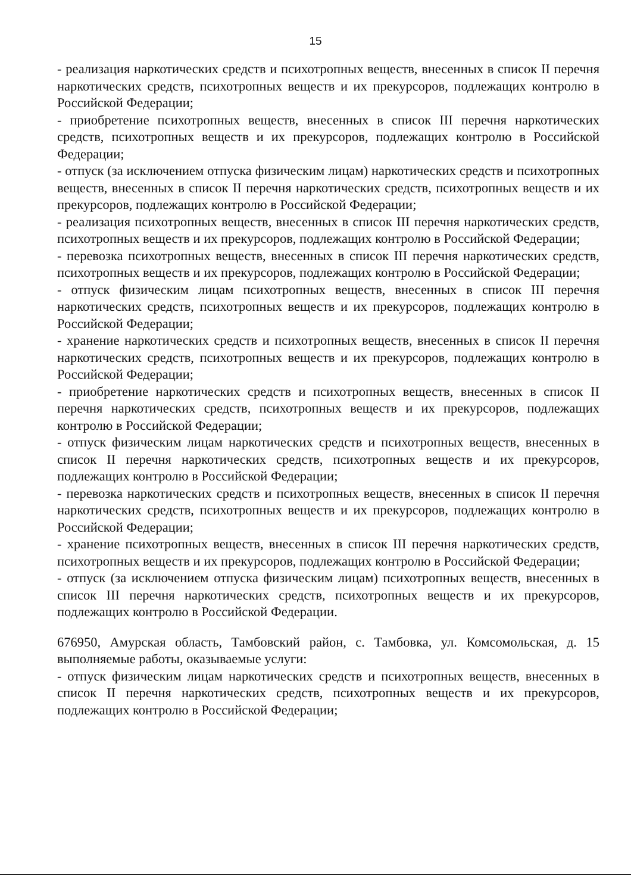15
- реализация наркотических средств и психотропных веществ, внесенных в список II перечня наркотических средств, психотропных веществ и их прекурсоров, подлежащих контролю в Российской Федерации;
- приобретение психотропных веществ, внесенных в список III перечня наркотических средств, психотропных веществ и их прекурсоров, подлежащих контролю в Российской Федерации;
- отпуск (за исключением отпуска физическим лицам) наркотических средств и психотропных веществ, внесенных в список II перечня наркотических средств, психотропных веществ и их прекурсоров, подлежащих контролю в Российской Федерации;
- реализация психотропных веществ, внесенных в список III перечня наркотических средств, психотропных веществ и их прекурсоров, подлежащих контролю в Российской Федерации;
- перевозка психотропных веществ, внесенных в список III перечня наркотических средств, психотропных веществ и их прекурсоров, подлежащих контролю в Российской Федерации;
- отпуск физическим лицам психотропных веществ, внесенных в список III перечня наркотических средств, психотропных веществ и их прекурсоров, подлежащих контролю в Российской Федерации;
- хранение наркотических средств и психотропных веществ, внесенных в список II перечня наркотических средств, психотропных веществ и их прекурсоров, подлежащих контролю в Российской Федерации;
- приобретение наркотических средств и психотропных веществ, внесенных в список II перечня наркотических средств, психотропных веществ и их прекурсоров, подлежащих контролю в Российской Федерации;
- отпуск физическим лицам наркотических средств и психотропных веществ, внесенных в список II перечня наркотических средств, психотропных веществ и их прекурсоров, подлежащих контролю в Российской Федерации;
- перевозка наркотических средств и психотропных веществ, внесенных в список II перечня наркотических средств, психотропных веществ и их прекурсоров, подлежащих контролю в Российской Федерации;
- хранение психотропных веществ, внесенных в список III перечня наркотических средств, психотропных веществ и их прекурсоров, подлежащих контролю в Российской Федерации;
- отпуск (за исключением отпуска физическим лицам) психотропных веществ, внесенных в список III перечня наркотических средств, психотропных веществ и их прекурсоров, подлежащих контролю в Российской Федерации.
676950, Амурская область, Тамбовский район, с. Тамбовка, ул. Комсомольская, д. 15 выполняемые работы, оказываемые услуги:
- отпуск физическим лицам наркотических средств и психотропных веществ, внесенных в список II перечня наркотических средств, психотропных веществ и их прекурсоров, подлежащих контролю в Российской Федерации;